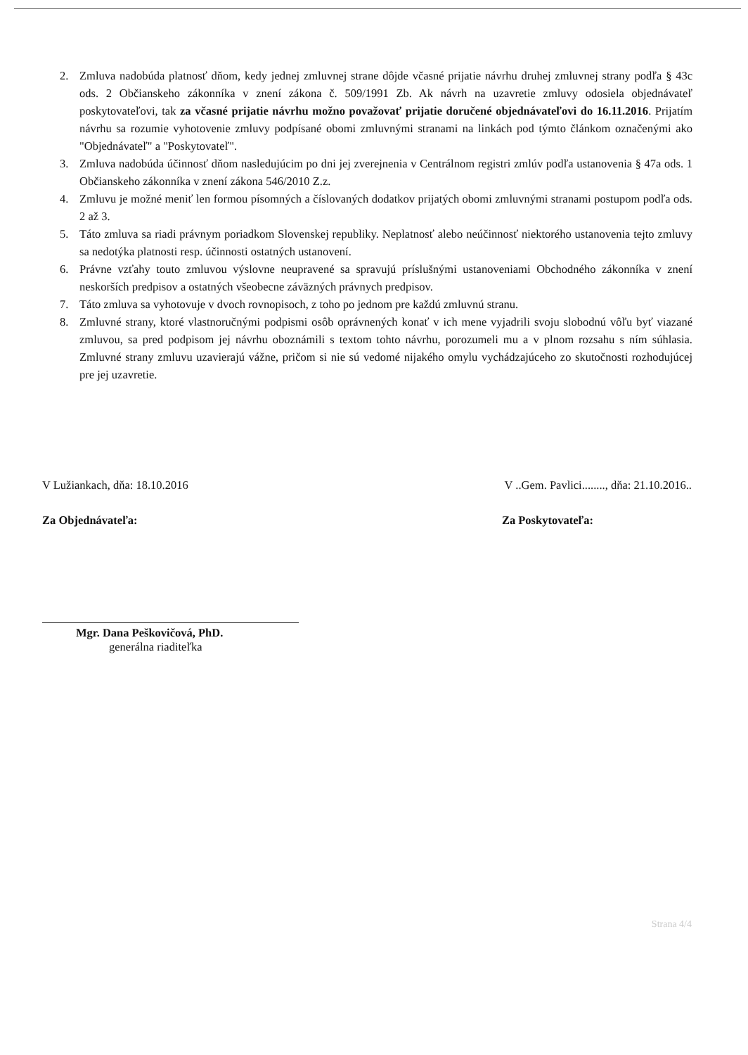2. Zmluva nadobúda platnosť dňom, kedy jednej zmluvnej strane dôjde včasné prijatie návrhu druhej zmluvnej strany podľa § 43c ods. 2 Občianskeho zákonníka v znení zákona č. 509/1991 Zb. Ak návrh na uzavretie zmluvy odosiela objednávateľ poskytovateľovi, tak za včasné prijatie návrhu možno považovať prijatie doručené objednávateľovi do 16.11.2016. Prijatím návrhu sa rozumie vyhotovenie zmluvy podpísané obomi zmluvnými stranami na linkách pod týmto článkom označenými ako "Objednávateľ" a "Poskytovateľ".
3. Zmluva nadobúda účinnosť dňom nasledujúcim po dni jej zverejnenia v Centrálnom registri zmlúv podľa ustanovenia § 47a ods. 1 Občianskeho zákonníka v znení zákona 546/2010 Z.z.
4. Zmluvu je možné meniť len formou písomných a číslovaných dodatkov prijatých obomi zmluvnými stranami postupom podľa ods. 2 až 3.
5. Táto zmluva sa riadi právnym poriadkom Slovenskej republiky. Neplatnosť alebo neúčinnosť niektorého ustanovenia tejto zmluvy sa nedotýka platnosti resp. účinnosti ostatných ustanovení.
6. Právne vzťahy touto zmluvou výslovne neupravené sa spravujú príslušnými ustanoveniami Obchodného zákonníka v znení neskorších predpisov a ostatných všeobecne záväzných právnych predpisov.
7. Táto zmluva sa vyhotovuje v dvoch rovnopisoch, z toho po jednom pre každú zmluvnú stranu.
8. Zmluvné strany, ktoré vlastnoručnými podpismi osôb oprávnených konať v ich mene vyjadrili svoju slobodnú vôľu byť viazané zmluvou, sa pred podpisom jej návrhu oboznámili s textom tohto návrhu, porozumeli mu a v plnom rozsahu s ním súhlasia. Zmluvné strany zmluvu uzavierajú vážne, pričom si nie sú vedomé nijakého omylu vychádzajúceho zo skutočnosti rozhodujúcej pre jej uzavretie.
V Lužiankach, dňa: 18.10.2016 V ..Gem. Pavlici........, dňa: 21.10.2016..
Za Objednávateľa: Za Poskytovateľa:
Mgr. Dana Peškovičová, PhD.
generálna riaditeľka
Strana 4/4